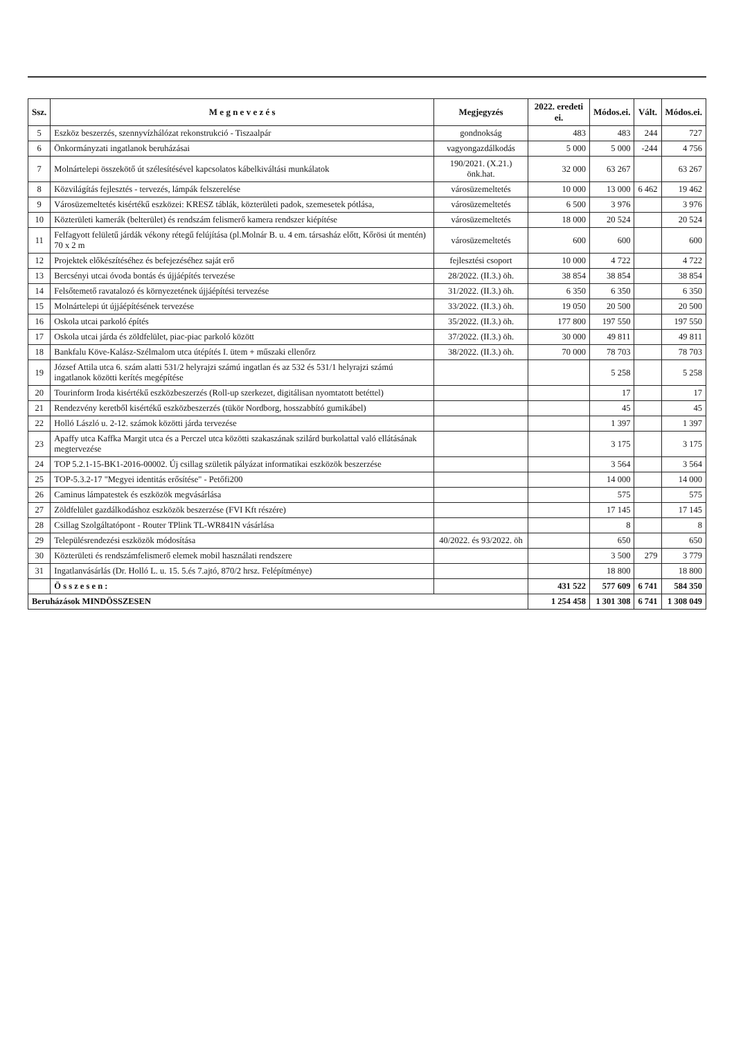| Ssz. | M e g n e v e z é s | Megjegyzés | 2022. eredeti ei. | Módos.ei. | Vált. | Módos.ei. |
| --- | --- | --- | --- | --- | --- | --- |
| 5 | Eszköz beszerzés, szennyvízhálózat rekonstrukció - Tiszaalpár | gondnokság | 483 | 483 | 244 | 727 |
| 6 | Önkormányzati ingatlanok beruházásai | vagyongazdálkodás | 5 000 | 5 000 | -244 | 4 756 |
| 7 | Molnártelepi összekötő út szélesítésével kapcsolatos kábelkiváltási munkálatok | 190/2021. (X.21.) önk.hat. | 32 000 | 63 267 | | 63 267 |
| 8 | Közvilágítás fejlesztés - tervezés, lámpák felszerelése | városüzemeltetés | 10 000 | 13 000 | 6 462 | 19 462 |
| 9 | Városüzemeltetés kisértékű eszközei: KRESZ táblák, közterületi padok, szemesetek pótlása, | városüzemeltetés | 6 500 | 3 976 | | 3 976 |
| 10 | Közterületi kamerák (belterület) és rendszám felismerő kamera rendszer kiépítése | városüzemeltetés | 18 000 | 20 524 | | 20 524 |
| 11 | Felfagyott felületű járdák vékony rétegű felújítása (pl.Molnár B. u. 4 em. társasház előtt, Kőrösi út mentén) 70 x 2 m | városüzemeltetés | 600 | 600 | | 600 |
| 12 | Projektek előkészítéséhez és befejezéséhez saját erő | fejlesztési csoport | 10 000 | 4 722 | | 4 722 |
| 13 | Bercsényi utcai óvoda bontás és újjáépítés tervezése | 28/2022. (II.3.) öh. | 38 854 | 38 854 | | 38 854 |
| 14 | Felsőtemető ravatalozó és környezetének újjáépítési tervezése | 31/2022. (II.3.) öh. | 6 350 | 6 350 | | 6 350 |
| 15 | Molnártelepi út újjáépítésének tervezése | 33/2022. (II.3.) öh. | 19 050 | 20 500 | | 20 500 |
| 16 | Oskola utcai parkoló építés | 35/2022. (II.3.) öh. | 177 800 | 197 550 | | 197 550 |
| 17 | Oskola utcai járda és zöldfelület, piac-piac parkoló között | 37/2022. (II.3.) öh. | 30 000 | 49 811 | | 49 811 |
| 18 | Bankfalu Köve-Kalász-Szélmalom utca útépítés I. ütem + műszaki ellenőrz | 38/2022. (II.3.) öh. | 70 000 | 78 703 | | 78 703 |
| 19 | József Attila utca 6. szám alatti 531/2 helyrajzi számú ingatlan és az 532 és 531/1 helyrajzi számú ingatlanok közötti kerítés megépítése | | | 5 258 | | 5 258 |
| 20 | Tourinform Iroda kisértékű eszközbeszerzés (Roll-up szerkezet, digitálisan nyomtatott betéttel) | | | 17 | | 17 |
| 21 | Rendezvény keretből kisértékű eszközbeszerzés (tükör Nordborg, hosszabbító gumikábel) | | | 45 | | 45 |
| 22 | Holló László u. 2-12. számok közötti járda tervezése | | | 1 397 | | 1 397 |
| 23 | Apaffy utca Kaffka Margit utca és a Perczel utca közötti szakaszának szilárd burkolattal való ellátásának megtervezése | | | 3 175 | | 3 175 |
| 24 | TOP 5.2.1-15-BK1-2016-00002. Új csillag születik pályázat informatikai eszközök beszerzése | | | 3 564 | | 3 564 |
| 25 | TOP-5.3.2-17 "Megyei identitás erősítése" - Petőfi200 | | | 14 000 | | 14 000 |
| 26 | Caminus lámpatestek és eszközök megvásárlása | | | 575 | | 575 |
| 27 | Zöldfelület gazdálkodáshoz eszközök beszerzése (FVI Kft részére) | | | 17 145 | | 17 145 |
| 28 | Csillag Szolgáltatópont - Router TPlink TL-WR841N vásárlása | | | 8 | | 8 |
| 29 | Településrendezési eszközök módosítása | 40/2022. és 93/2022. öh | | 650 | | 650 |
| 30 | Közterületi és rendszámfelismerő elemek mobil használati rendszere | | | 3 500 | 279 | 3 779 |
| 31 | Ingatlanvásárlás (Dr. Holló L. u. 15. 5.és 7.ajtó, 870/2 hrsz. Felépítménye) | | | 18 800 | | 18 800 |
| | Ö s s z e s e n : | | 431 522 | 577 609 | 6 741 | 584 350 |
| Beruházások MINDÖSSZESEN | | | 1 254 458 | 1 301 308 | 6 741 | 1 308 049 |